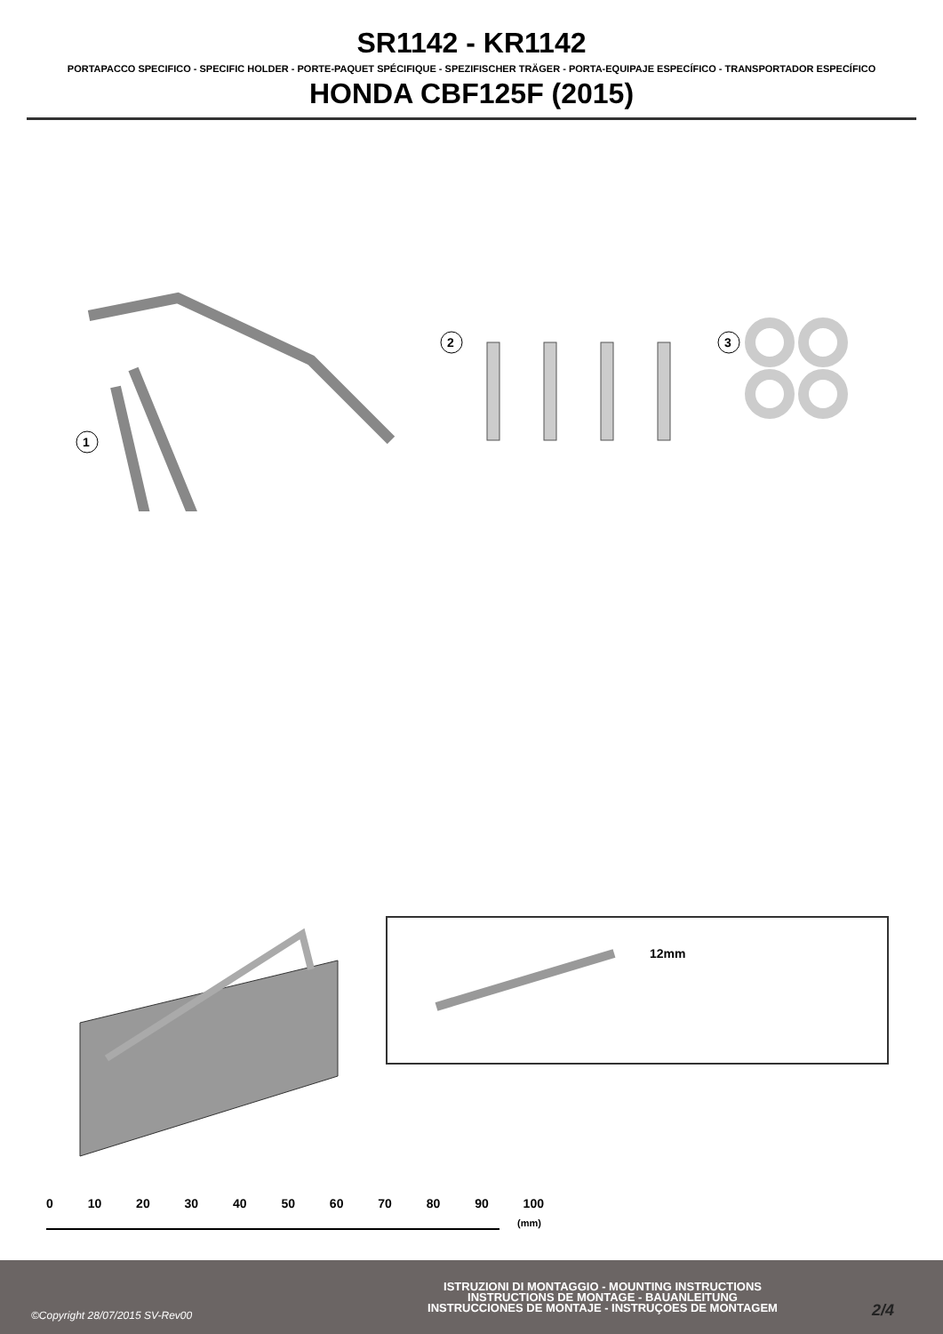SR1142 - KR1142
PORTAPACCO SPECIFICO - SPECIFIC HOLDER - PORTE-PAQUET SPÉCIFIQUE - SPEZIFISCHER TRÄGER - PORTA-EQUIPAJE ESPECÍFICO - TRANSPORTADOR ESPECÍFICO
HONDA CBF125F (2015)
1
2
3
12mm
0 10 20 30 40 50 60 70 80 90 100
(mm)
©Copyright 28/07/2015 SV-Rev00
ISTRUZIONI DI MONTAGGIO - MOUNTING INSTRUCTIONS
INSTRUCTIONS DE MONTAGE - BAUANLEITUNG
INSTRUCCIONES DE MONTAJE - INSTRUÇOES DE MONTAGEM
2/4